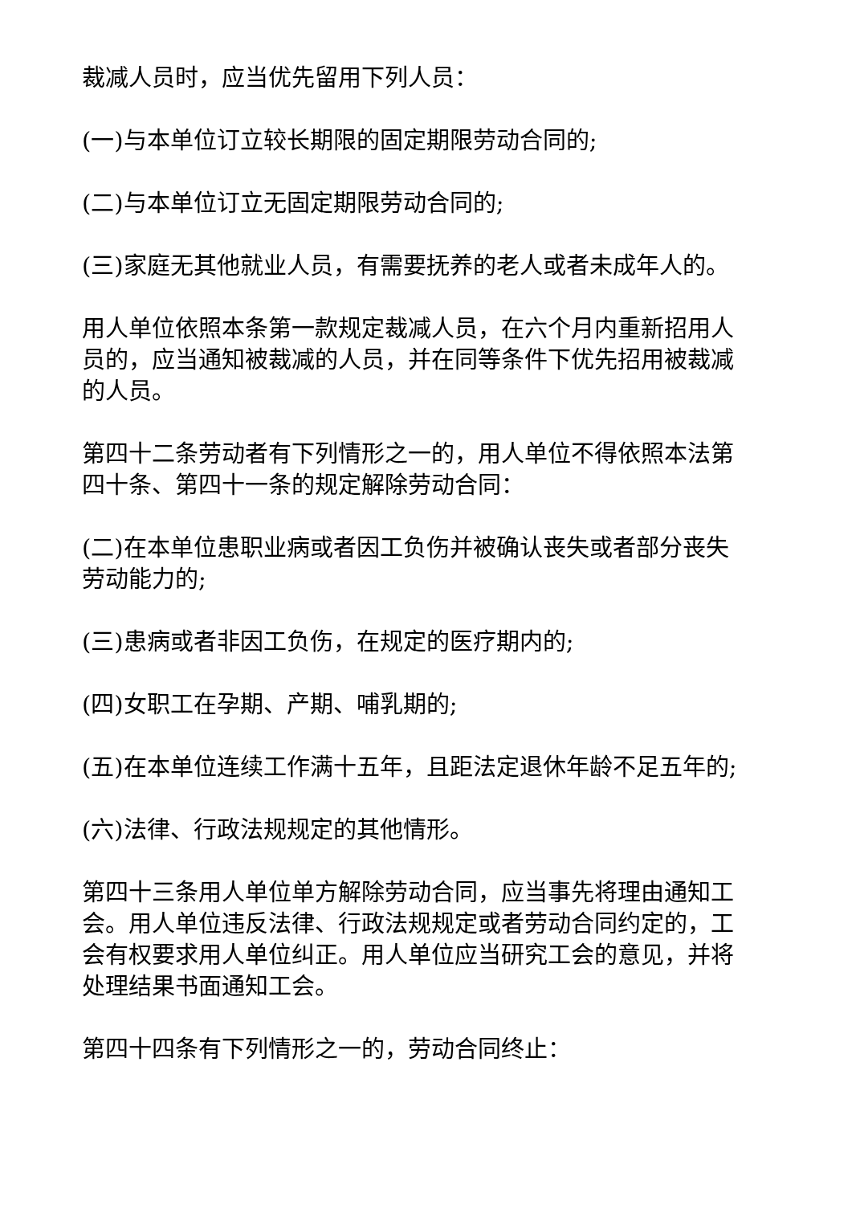裁减人员时，应当优先留用下列人员：
(一)与本单位订立较长期限的固定期限劳动合同的;
(二)与本单位订立无固定期限劳动合同的;
(三)家庭无其他就业人员，有需要抚养的老人或者未成年人的。
用人单位依照本条第一款规定裁减人员，在六个月内重新招用人员的，应当通知被裁减的人员，并在同等条件下优先招用被裁减的人员。
第四十二条劳动者有下列情形之一的，用人单位不得依照本法第四十条、第四十一条的规定解除劳动合同：
(二)在本单位患职业病或者因工负伤并被确认丧失或者部分丧失劳动能力的;
(三)患病或者非因工负伤，在规定的医疗期内的;
(四)女职工在孕期、产期、哺乳期的;
(五)在本单位连续工作满十五年，且距法定退休年龄不足五年的;
(六)法律、行政法规规定的其他情形。
第四十三条用人单位单方解除劳动合同，应当事先将理由通知工会。用人单位违反法律、行政法规规定或者劳动合同约定的，工会有权要求用人单位纠正。用人单位应当研究工会的意见，并将处理结果书面通知工会。
第四十四条有下列情形之一的，劳动合同终止：